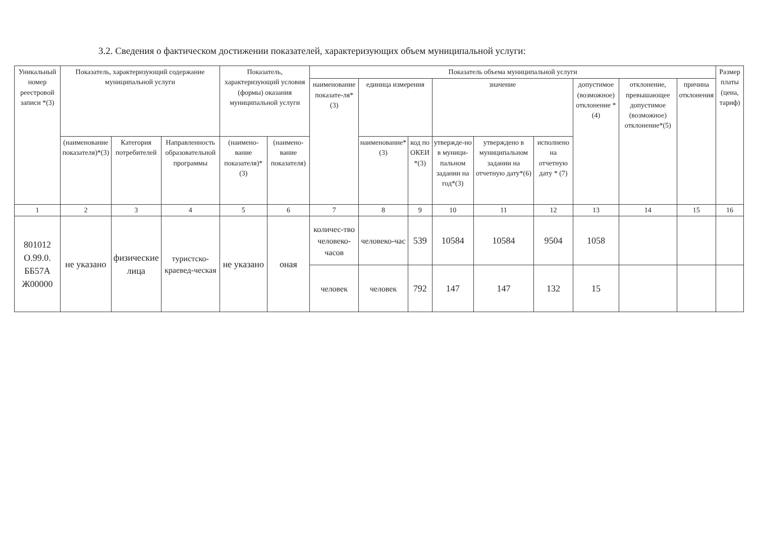3.2. Сведения о фактическом достижении показателей, характеризующих объем муниципальной услуги:
| Уникальный номер реестровой записи *(3) | Показатель, характеризующий содержание муниципальной услуги | | | Показатель, характеризующий условия (формы) оказания муниципальной услуги | | Показатель объема муниципальной услуги | | | | | | | | | Размер платы (цена, тариф) |
| --- | --- | --- | --- | --- | --- | --- | --- | --- | --- | --- | --- | --- | --- | --- | --- |
| | | | | | | наименование показате-ля*(3) | единица измерения | | значение | | | допустимое (возможное) отклонение * (4) | отклонение, превышающее допустимое (возможное) отклонение*(5) | причина отклонения | |
| | (наименование показателя)*(3) | Категория потребителей | Направленность образовательной программы | (наимено-вание показателя)*(3) | (наимено-вание показателя) | | наименование*(3) | код по ОКЕИ *(3) | утвержде-но в муници-пальном задании на год*(3) | утверждено в муниципальном задании на отчетную дату*(6) | исполнено на отчетную дату * (7) | | | | |
| 1 | 2 | 3 | 4 | 5 | 6 | 7 | 8 | 9 | 10 | 11 | 12 | 13 | 14 | 15 | 16 |
| 801012 О.99.0. ББ57А Ж00000 | не указано | физические лица | туристско-краевед-ческая | не указано | оная | количес-тво человеко-часов | человеко-час | 539 | 10584 | 10584 | 9504 | 1058 | | | |
| | | | | | | человек | человек | 792 | 147 | 147 | 132 | 15 | | | |